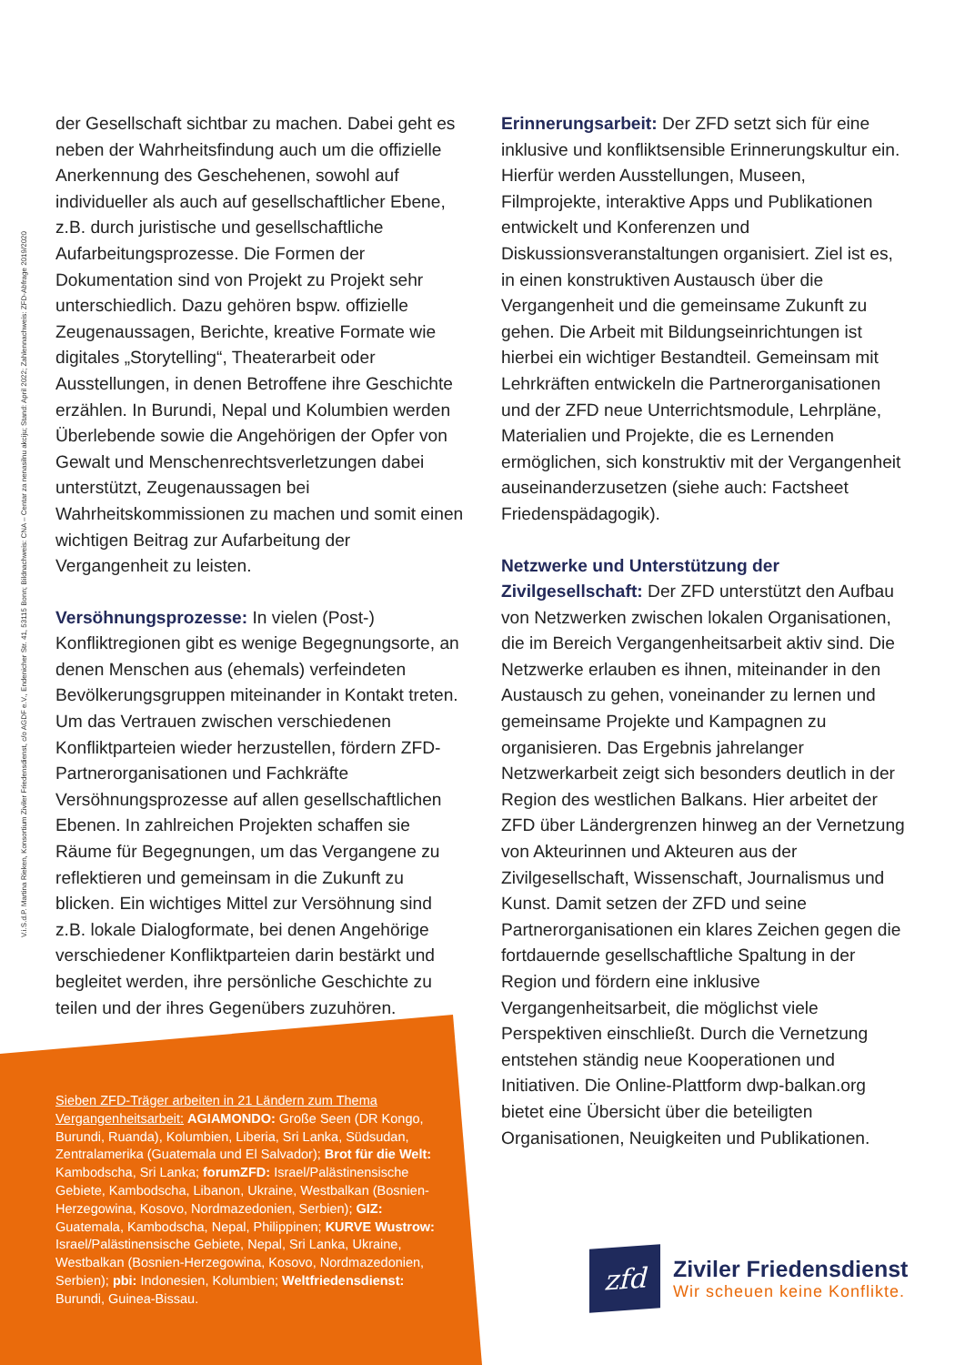V.i.S.d.P. Martina Rieken, Konsortium Ziviler Friedensdienst, c/o AGDF e.V., Endenicher Str. 41, 53115 Bonn; Bildnachweis: CNA – Centar za nenasilnu akciju; Stand: April 2022; Zahlennachweis: ZFD-Abfrage 2019/2020
der Gesellschaft sichtbar zu machen. Dabei geht es neben der Wahrheitsfindung auch um die offizielle Anerkennung des Geschehenen, sowohl auf individueller als auch auf gesellschaftlicher Ebene, z.B. durch juristische und gesellschaftliche Aufarbeitungsprozesse. Die Formen der Dokumentation sind von Projekt zu Projekt sehr unterschiedlich. Dazu gehören bspw. offizielle Zeugenaussagen, Berichte, kreative Formate wie digitales „Storytelling“, Theaterarbeit oder Ausstellungen, in denen Betroffene ihre Geschichte erzählen. In Burundi, Nepal und Kolumbien werden Überlebende sowie die Angehörigen der Opfer von Gewalt und Menschenrechtsverletzungen dabei unterstützt, Zeugenaussagen bei Wahrheitskommissionen zu machen und somit einen wichtigen Beitrag zur Aufarbeitung der Vergangenheit zu leisten.
Versöhnungsprozesse: In vielen (Post-) Konfliktregionen gibt es wenige Begegnungsorte, an denen Menschen aus (ehemals) verfeindeten Bevölkerungsgruppen miteinander in Kontakt treten. Um das Vertrauen zwischen verschiedenen Konfliktparteien wieder herzustellen, fördern ZFD-Partnerorganisationen und Fachkräfte Versöhnungsprozesse auf allen gesellschaftlichen Ebenen. In zahlreichen Projekten schaffen sie Räume für Begegnungen, um das Vergangene zu reflektieren und gemeinsam in die Zukunft zu blicken. Ein wichtiges Mittel zur Versöhnung sind z.B. lokale Dialogformate, bei denen Angehörige verschiedener Konfliktparteien darin bestärkt und begleitet werden, ihre persönliche Geschichte zu teilen und der ihres Gegenübers zuzuhören.
Erinnerungsarbeit: Der ZFD setzt sich für eine inklusive und konfliktsensible Erinnerungskultur ein. Hierfür werden Ausstellungen, Museen, Filmprojekte, interaktive Apps und Publikationen entwickelt und Konferenzen und Diskussionsveranstaltungen organisiert. Ziel ist es, in einen konstruktiven Austausch über die Vergangenheit und die gemeinsame Zukunft zu gehen. Die Arbeit mit Bildungseinrichtungen ist hierbei ein wichtiger Bestandteil. Gemeinsam mit Lehrkräften entwickeln die Partnerorganisationen und der ZFD neue Unterrichtsmodule, Lehrpläne, Materialien und Projekte, die es Lernenden ermöglichen, sich konstruktiv mit der Vergangenheit auseinanderzusetzen (siehe auch: Factsheet Friedenspädagogik).
Netzwerke und Unterstützung der Zivilgesellschaft: Der ZFD unterstützt den Aufbau von Netzwerken zwischen lokalen Organisationen, die im Bereich Vergangenheitsarbeit aktiv sind. Die Netzwerke erlauben es ihnen, miteinander in den Austausch zu gehen, voneinander zu lernen und gemeinsame Projekte und Kampagnen zu organisieren. Das Ergebnis jahrelanger Netzwerkarbeit zeigt sich besonders deutlich in der Region des westlichen Balkans. Hier arbeitet der ZFD über Ländergrenzen hinweg an der Vernetzung von Akteurinnen und Akteuren aus der Zivilgesellschaft, Wissenschaft, Journalismus und Kunst. Damit setzen der ZFD und seine Partnerorganisationen ein klares Zeichen gegen die fortdauernde gesellschaftliche Spaltung in der Region und fördern eine inklusive Vergangenheitsarbeit, die möglichst viele Perspektiven einschließt. Durch die Vernetzung entstehen ständig neue Kooperationen und Initiativen. Die Online-Plattform dwp-balkan.org bietet eine Übersicht über die beteiligten Organisationen, Neuigkeiten und Publikationen.
Sieben ZFD-Träger arbeiten in 21 Ländern zum Thema Vergangenheitsarbeit: AGIAMONDO: Große Seen (DR Kongo, Burundi, Ruanda), Kolumbien, Liberia, Sri Lanka, Südsudan, Zentralamerika (Guatemala und El Salvador); Brot für die Welt: Kambodscha, Sri Lanka; forumZFD: Israel/Palästinensische Gebiete, Kambodscha, Libanon, Ukraine, Westbalkan (Bosnien-Herzegowina, Kosovo, Nordmazedonien, Serbien); GIZ: Guatemala, Kambodscha, Nepal, Philippinen; KURVE Wustrow: Israel/Palästinensische Gebiete, Nepal, Sri Lanka, Ukraine, Westbalkan (Bosnien-Herzegowina, Kosovo, Nordmazedonien, Serbien); pbi: Indonesien, Kolumbien; Weltfriedensdienst: Burundi, Guinea-Bissau.
zfd
Ziviler Friedensdienst
Wir scheuen keine Konflikte.